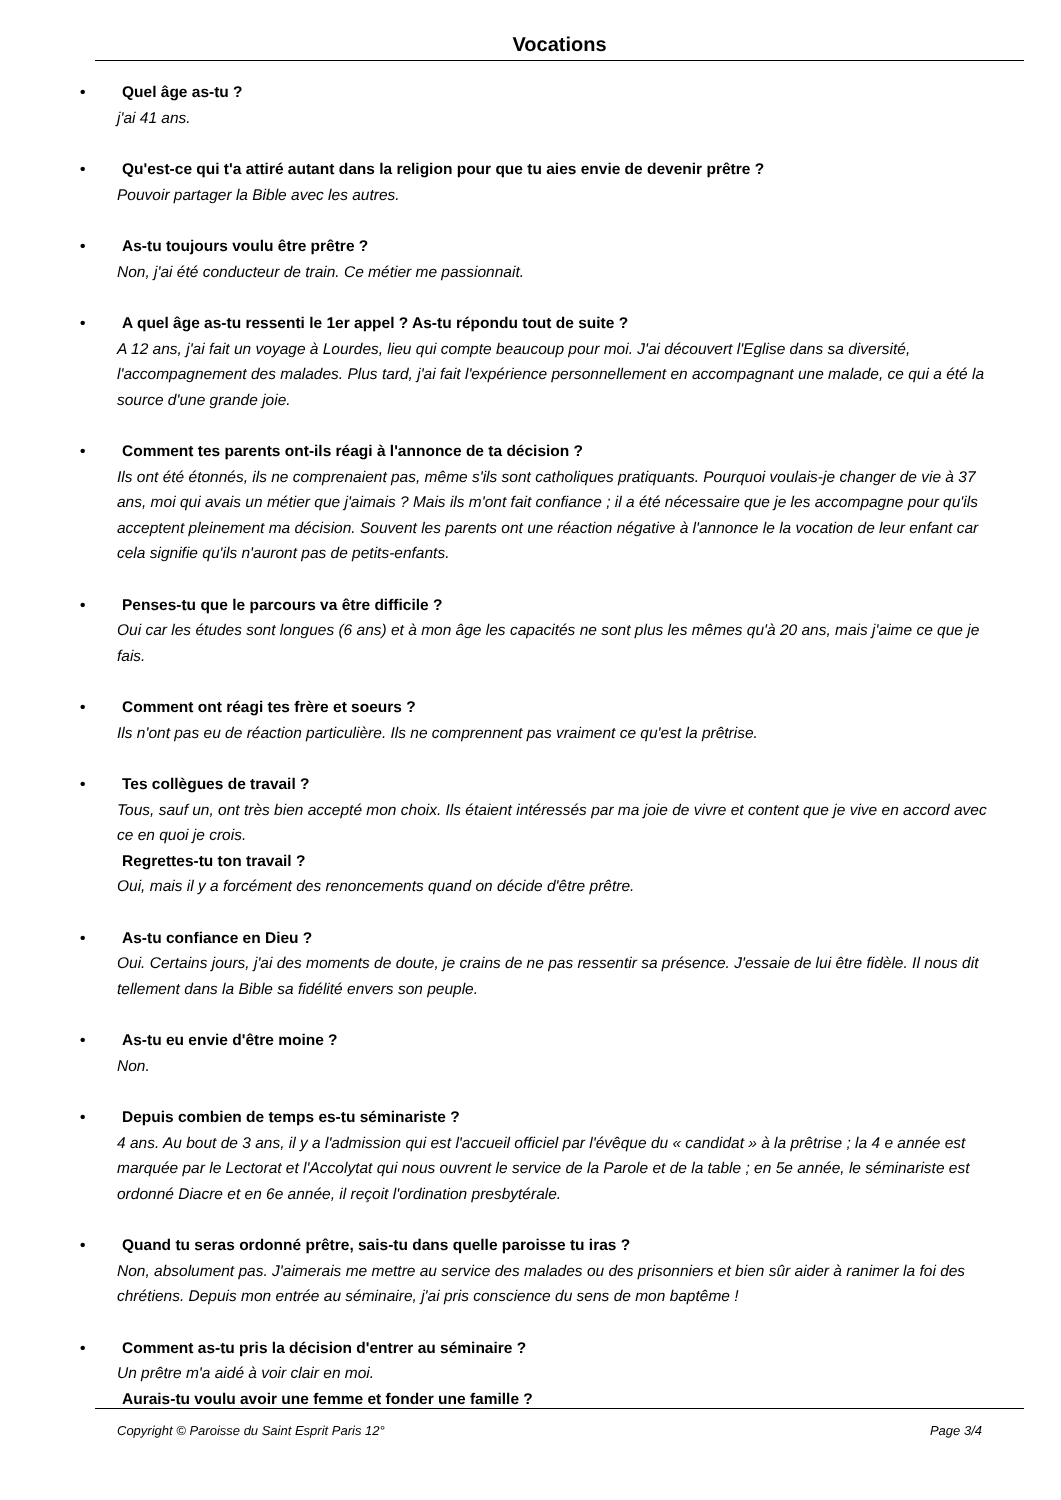Vocations
•
Quel âge as-tu ?
j'ai 41 ans.
•
Qu'est-ce qui t'a attiré autant dans la religion pour que tu aies envie de devenir prêtre ?
Pouvoir partager la Bible avec les autres.
•
As-tu toujours voulu être prêtre ?
Non, j'ai été conducteur de train. Ce métier me passionnait.
•
A quel âge as-tu ressenti le 1er appel ? As-tu répondu tout de suite ?
A 12 ans, j'ai fait un voyage à Lourdes, lieu qui compte beaucoup pour moi. J'ai découvert l'Eglise dans sa diversité, l'accompagnement des malades. Plus tard, j'ai fait l'expérience personnellement en accompagnant une malade, ce qui a été la source d'une grande joie.
•
Comment tes parents ont-ils réagi à l'annonce de ta décision ?
Ils ont été étonnés, ils ne comprenaient pas, même s'ils sont catholiques pratiquants. Pourquoi voulais-je changer de vie à 37 ans, moi qui avais un métier que j'aimais ? Mais ils m'ont fait confiance ; il a été nécessaire que je les accompagne pour qu'ils acceptent pleinement ma décision. Souvent les parents ont une réaction négative à l'annonce le la vocation de leur enfant car cela signifie qu'ils n'auront pas de petits-enfants.
•
Penses-tu que le parcours va être difficile ?
Oui car les études sont longues (6 ans) et à mon âge les capacités ne sont plus les mêmes qu'à 20 ans, mais j'aime ce que je fais.
•
Comment ont réagi tes frère et soeurs ?
Ils n'ont pas eu de réaction particulière. Ils ne comprennent pas vraiment ce qu'est la prêtrise.
•
Tes collègues de travail ?
Tous, sauf un, ont très bien accepté mon choix. Ils étaient intéressés par ma joie de vivre et content que je vive en accord avec ce en quoi je crois.
Regrettes-tu ton travail ?
Oui, mais il y a forcément des renoncements quand on décide d'être prêtre.
•
As-tu confiance en Dieu ?
Oui. Certains jours, j'ai des moments de doute, je crains de ne pas ressentir sa présence. J'essaie de lui être fidèle. Il nous dit tellement dans la Bible sa fidélité envers son peuple.
•
As-tu eu envie d'être moine ?
Non.
•
Depuis combien de temps es-tu séminariste ?
4 ans. Au bout de 3 ans, il y a l'admission qui est l'accueil officiel par l'évêque du « candidat » à la prêtrise ; la 4 e année est marquée par le Lectorat et l'Accolytat qui nous ouvrent le service de la Parole et de la table ; en 5e année, le séminariste est ordonné Diacre et en 6e année, il reçoit l'ordination presbytérale.
•
Quand tu seras ordonné prêtre, sais-tu dans quelle paroisse tu iras ?
Non, absolument pas. J'aimerais me mettre au service des malades ou des prisonniers et bien sûr aider à ranimer la foi des chrétiens. Depuis mon entrée au séminaire, j'ai pris conscience du sens de mon baptême !
•
Comment as-tu pris la décision d'entrer au séminaire ?
Un prêtre m'a aidé à voir clair en moi.
Aurais-tu voulu avoir une femme et fonder une famille ?
Copyright © Paroisse du Saint Esprit Paris 12° Page 3/4